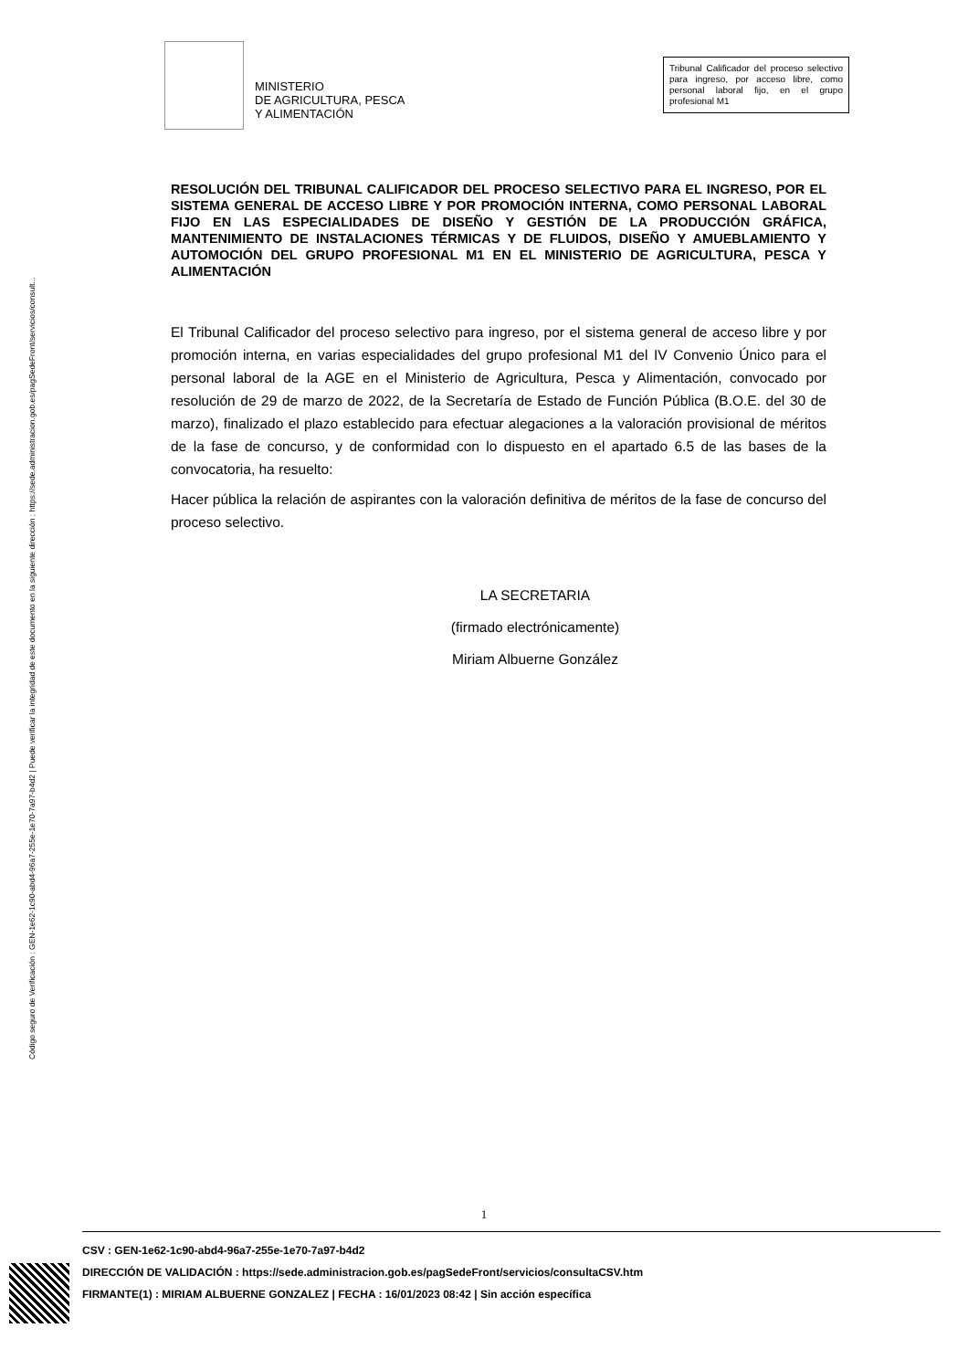Código seguro de Verificación : GEN-1e62-1c90-abd4-96a7-255e-1e70-7a97-b4d2 | Puede verificar la integridad de este documento en la siguiente dirección : https://sede.administracion.gob.es/pagSedeFront/servicios/consult...
MINISTERIO
DE AGRICULTURA, PESCA
Y ALIMENTACIÓN
Tribunal Calificador del proceso selectivo para ingreso, por acceso libre, como personal laboral fijo, en el grupo profesional M1
RESOLUCIÓN DEL TRIBUNAL CALIFICADOR DEL PROCESO SELECTIVO PARA EL INGRESO, POR EL SISTEMA GENERAL DE ACCESO LIBRE Y POR PROMOCIÓN INTERNA, COMO PERSONAL LABORAL FIJO EN LAS ESPECIALIDADES DE DISEÑO Y GESTIÓN DE LA PRODUCCIÓN GRÁFICA, MANTENIMIENTO DE INSTALACIONES TÉRMICAS Y DE FLUIDOS, DISEÑO Y AMUEBLAMIENTO Y AUTOMOCIÓN DEL GRUPO PROFESIONAL M1 EN EL MINISTERIO DE AGRICULTURA, PESCA Y ALIMENTACIÓN
El Tribunal Calificador del proceso selectivo para ingreso, por el sistema general de acceso libre y por promoción interna, en varias especialidades del grupo profesional M1 del IV Convenio Único para el personal laboral de la AGE en el Ministerio de Agricultura, Pesca y Alimentación, convocado por resolución de 29 de marzo de 2022, de la Secretaría de Estado de Función Pública (B.O.E. del 30 de marzo), finalizado el plazo establecido para efectuar alegaciones a la valoración provisional de méritos de la fase de concurso, y de conformidad con lo dispuesto en el apartado 6.5 de las bases de la convocatoria, ha resuelto:
Hacer pública la relación de aspirantes con la valoración definitiva de méritos de la fase de concurso del proceso selectivo.
LA SECRETARIA
(firmado electrónicamente)
Miriam Albuerne González
1
CSV : GEN-1e62-1c90-abd4-96a7-255e-1e70-7a97-b4d2
DIRECCIÓN DE VALIDACIÓN : https://sede.administracion.gob.es/pagSedeFront/servicios/consultaCSV.htm
FIRMANTE(1) : MIRIAM ALBUERNE GONZALEZ | FECHA : 16/01/2023 08:42 | Sin acción específica